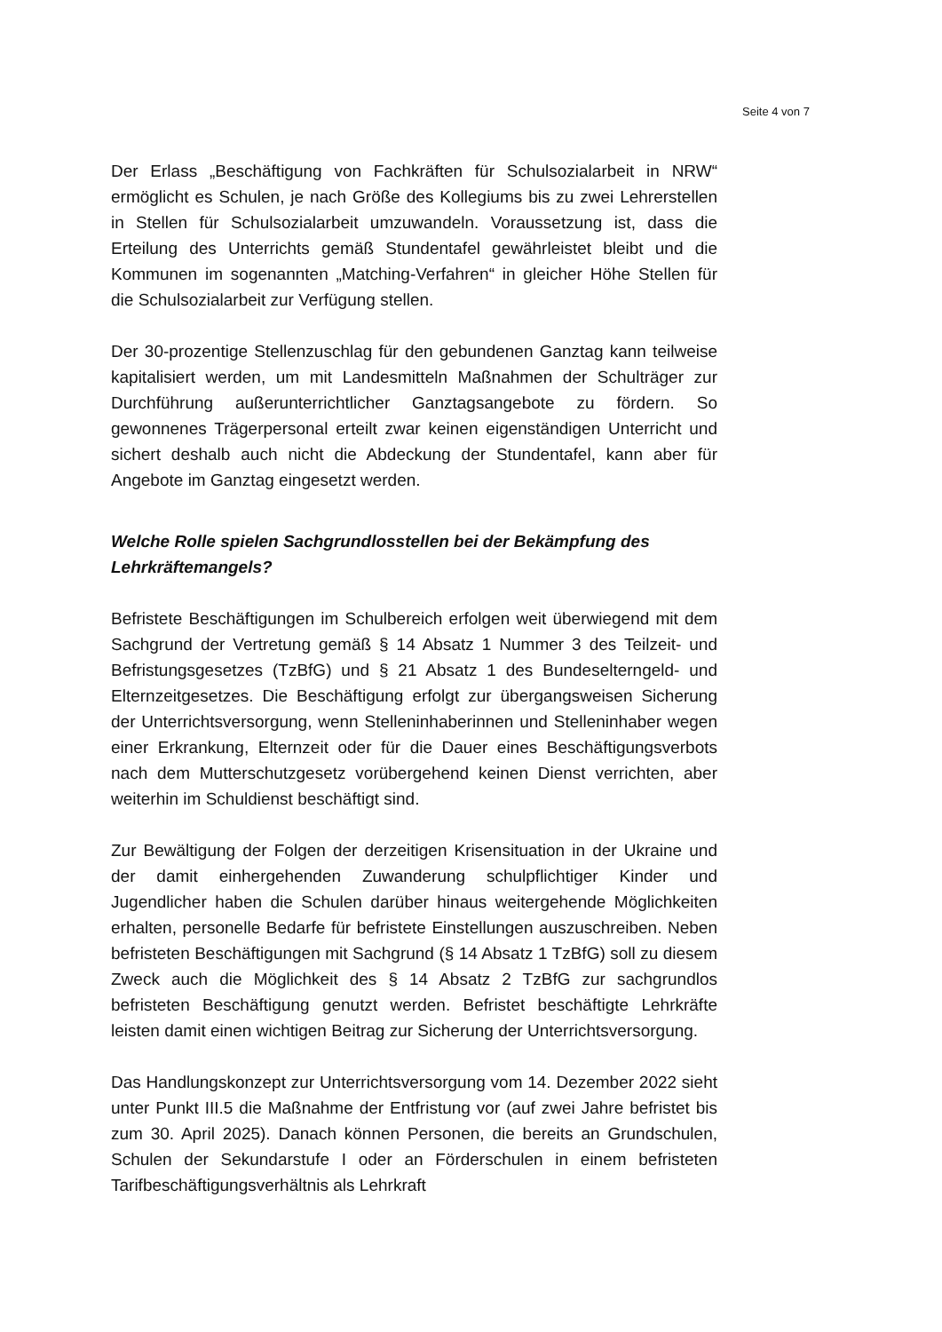Seite 4 von 7
Der Erlass „Beschäftigung von Fachkräften für Schulsozialarbeit in NRW“ ermöglicht es Schulen, je nach Größe des Kollegiums bis zu zwei Lehrerstellen in Stellen für Schulsozialarbeit umzuwandeln. Voraussetzung ist, dass die Erteilung des Unterrichts gemäß Stundentafel gewährleistet bleibt und die Kommunen im sogenannten „Matching-Verfahren“ in gleicher Höhe Stellen für die Schulsozialarbeit zur Verfügung stellen.
Der 30-prozentige Stellenzuschlag für den gebundenen Ganztag kann teilweise kapitalisiert werden, um mit Landesmitteln Maßnahmen der Schulträger zur Durchführung außerunterrichtlicher Ganztagsangebote zu fördern. So gewonnenes Trägerpersonal erteilt zwar keinen eigenständigen Unterricht und sichert deshalb auch nicht die Abdeckung der Stundentafel, kann aber für Angebote im Ganztag eingesetzt werden.
Welche Rolle spielen Sachgrundlosstellen bei der Bekämpfung des Lehrkräftemangels?
Befristete Beschäftigungen im Schulbereich erfolgen weit überwiegend mit dem Sachgrund der Vertretung gemäß § 14 Absatz 1 Nummer 3 des Teilzeit- und Befristungsgesetzes (TzBfG) und § 21 Absatz 1 des Bundeselterngeld- und Elternzeitgesetzes. Die Beschäftigung erfolgt zur übergangsweisen Sicherung der Unterrichtsversorgung, wenn Stelleninhaberinnen und Stelleninhaber wegen einer Erkrankung, Elternzeit oder für die Dauer eines Beschäftigungsverbots nach dem Mutterschutzgesetz vorübergehend keinen Dienst verrichten, aber weiterhin im Schuldienst beschäftigt sind.
Zur Bewältigung der Folgen der derzeitigen Krisensituation in der Ukraine und der damit einhergehenden Zuwanderung schulpflichtiger Kinder und Jugendlicher haben die Schulen darüber hinaus weitergehende Möglichkeiten erhalten, personelle Bedarfe für befristete Einstellungen auszuschreiben. Neben befristeten Beschäftigungen mit Sachgrund (§ 14 Absatz 1 TzBfG) soll zu diesem Zweck auch die Möglichkeit des § 14 Absatz 2 TzBfG zur sachgrundlos befristeten Beschäftigung genutzt werden. Befristet beschäftigte Lehrkräfte leisten damit einen wichtigen Beitrag zur Sicherung der Unterrichtsversorgung.
Das Handlungskonzept zur Unterrichtsversorgung vom 14. Dezember 2022 sieht unter Punkt III.5 die Maßnahme der Entfristung vor (auf zwei Jahre befristet bis zum 30. April 2025). Danach können Personen, die bereits an Grundschulen, Schulen der Sekundarstufe I oder an Förderschulen in einem befristeten Tarifbeschäftigungsverhältnis als Lehrkraft